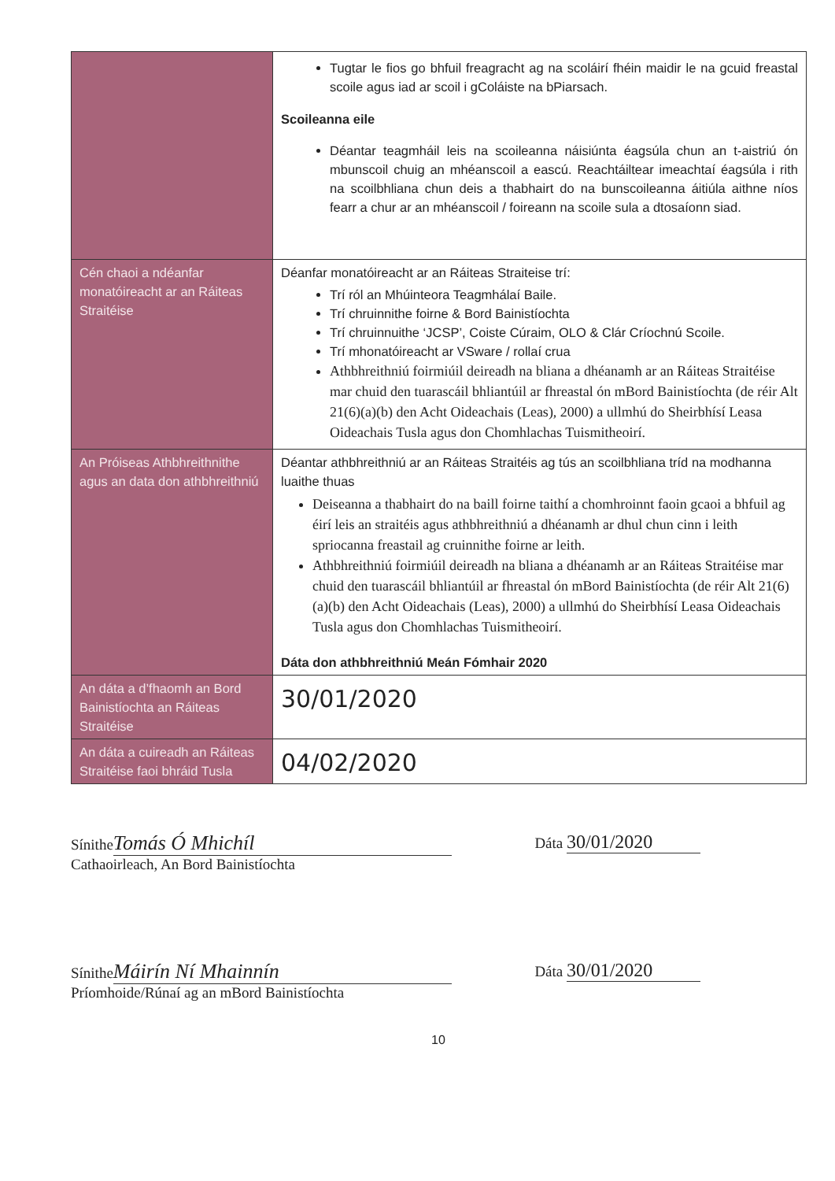| | Tugtar le fios go bhfuil freagracht ag na scoláirí fhéin maidir le na gcuid freastal scoile agus iad ar scoil i gColáiste na bPiarsach. Scoileanna eile Déantar teagmháil leis na scoileanna náisiúnta éagsúla chun an t-aistriú ón mbunscoil chuig an mhéanscoil a eascú. Reachtáiltear imeachtaí éagsúla i rith na scoilbhliana chun deis a thabhairt do na bunscoileanna áitiúla aithne níos fearr a chur ar an mhéanscoil / foireann na scoile sula a dtosaíonn siad. |
| Cén chaoi a ndéanfar monatóireacht ar an Ráiteas Straitéise | Déanfar monatóireacht ar an Ráiteas Straiteise trí: Trí ról an Mhúinteora Teagmhálaí Baile. Trí chruinnithe foirne & Bord Bainistíochta Trí chruinnuithe ‘JCSP’, Coiste Cúraim, OLO & Clár Críochnú Scoile. Trí mhonatóireacht ar VSware / rollaí crua Athbhreithniú foirmiúil deireadh na bliana a dhéanamh ar an Ráiteas Straitéise mar chuid den tuarascáil bhliantúil ar fhreastal ón mBord Bainistíochta (de réir Alt 21(6)(a)(b) den Acht Oideachais (Leas), 2000) a ullmhú do Sheirbhísí Leasa Oideachais Tusla agus don Chomhlachas Tuismitheoirí. |
| An Próiseas Athbhreithnithe agus an data don athbhreithniú | Déantar athbhreithniú ar an Ráiteas Straitéis ag tús an scoilbhliana tríd na modhanna luaithe thuas Deiseanna a thabhairt do na baill foirne taithí a chomhroinnt faoin gcaoi a bhfuil ag éirí leis an straitéis agus athbhreithniú a dhéanamh ar dhul chun cinn i leith spriocanna freastail ag cruinnithe foirne ar leith. Athbhreithniú foirmiúil deireadh na bliana a dhéanamh ar an Ráiteas Straitéise mar chuid den tuarascáil bhliantúil ar fhreastal ón mBord Bainistíochta (de réir Alt 21(6)(a)(b) den Acht Oideachais (Leas), 2000) a ullmhú do Sheirbhísí Leasa Oideachais Tusla agus don Chomhlachas Tuismitheoirí. Dáta don athbhreithniú Meán Fómhair 2020 |
| An dáta a d’fhaomh an Bord Bainistíochta an Ráiteas Straitéise | 30/01/2020 |
| An dáta a cuireadh an Ráiteas Straitéise faoi bhráid Tusla | 04/02/2020 |
Sínithe Tomás Ó Mhichíl
Cathaoirleach, An Bord Bainistíochta
Dáta 30/01/2020
Sínithe Máirín Ní Mhainnín
Príomhoide/Rúnaí ag an mBord Bainistíochta
Dáta 30/01/2020
10